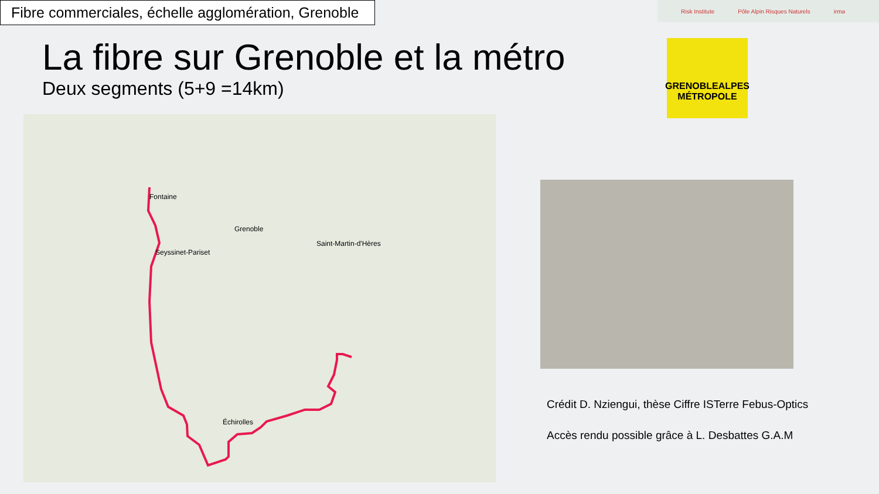Fibre commerciales, échelle agglomération, Grenoble
Risk Institute Pôle Alpin Risques Naturels irma
La fibre sur Grenoble et la métro
Deux segments (5+9 =14km)
GRENOBLEALPES
MÉTROPOLE
Grenoble
Échirolles
Seyssinet-Pariset
Fontaine
Saint-Martin-d'Hères
Crédit D. Nziengui, thèse Ciffre ISTerre Febus-Optics
Accès rendu possible grâce à L. Desbattes G.A.M